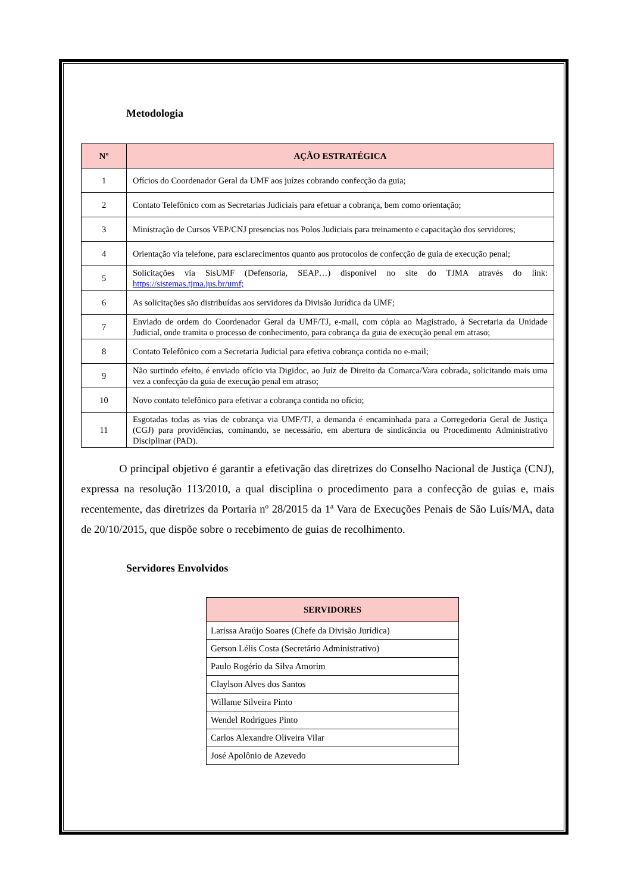Metodologia
| Nº | AÇÃO ESTRATÉGICA |
| --- | --- |
| 1 | Ofícios do Coordenador Geral da UMF aos juízes cobrando confecção da guia; |
| 2 | Contato Telefônico com as Secretarias Judiciais para efetuar a cobrança, bem como orientação; |
| 3 | Ministração de Cursos VEP/CNJ presencias nos Polos Judiciais para treinamento e capacitação dos servidores; |
| 4 | Orientação via telefone, para esclarecimentos quanto aos protocolos de confecção de guia de execução penal; |
| 5 | Solicitações via SisUMF (Defensoria, SEAP…) disponível no site do TJMA através do link: https://sistemas.tjma.jus.br/umf; |
| 6 | As solicitações são distribuídas aos servidores da Divisão Jurídica da UMF; |
| 7 | Enviado de ordem do Coordenador Geral da UMF/TJ, e-mail, com cópia ao Magistrado, à Secretaria da Unidade Judicial, onde tramita o processo de conhecimento, para cobrança da guia de execução penal em atraso; |
| 8 | Contato Telefônico com a Secretaria Judicial para efetiva cobrança contida no e-mail; |
| 9 | Não surtindo efeito, é enviado ofício via Digidoc, ao Juiz de Direito da Comarca/Vara cobrada, solicitando mais uma vez a confecção da guia de execução penal em atraso; |
| 10 | Novo contato telefônico para efetivar a cobrança contida no ofício; |
| 11 | Esgotadas todas as vias de cobrança via UMF/TJ, a demanda é encaminhada para a Corregedoria Geral de Justiça (CGJ) para providências, cominando, se necessário, em abertura de sindicância ou Procedimento Administrativo Disciplinar (PAD). |
O principal objetivo é garantir a efetivação das diretrizes do Conselho Nacional de Justiça (CNJ), expressa na resolução 113/2010, a qual disciplina o procedimento para a confecção de guias e, mais recentemente, das diretrizes da Portaria nº 28/2015 da 1ª Vara de Execuções Penais de São Luís/MA, data de 20/10/2015, que dispõe sobre o recebimento de guias de recolhimento.
Servidores Envolvidos
| SERVIDORES |
| --- |
| Larissa Araújo Soares (Chefe da Divisão Jurídica) |
| Gerson Lélis Costa (Secretário Administrativo) |
| Paulo Rogério da Silva Amorim |
| Claylson Alves dos Santos |
| Willame Silveira Pinto |
| Wendel Rodrigues Pinto |
| Carlos Alexandre Oliveira Vilar |
| José Apolônio de Azevedo |